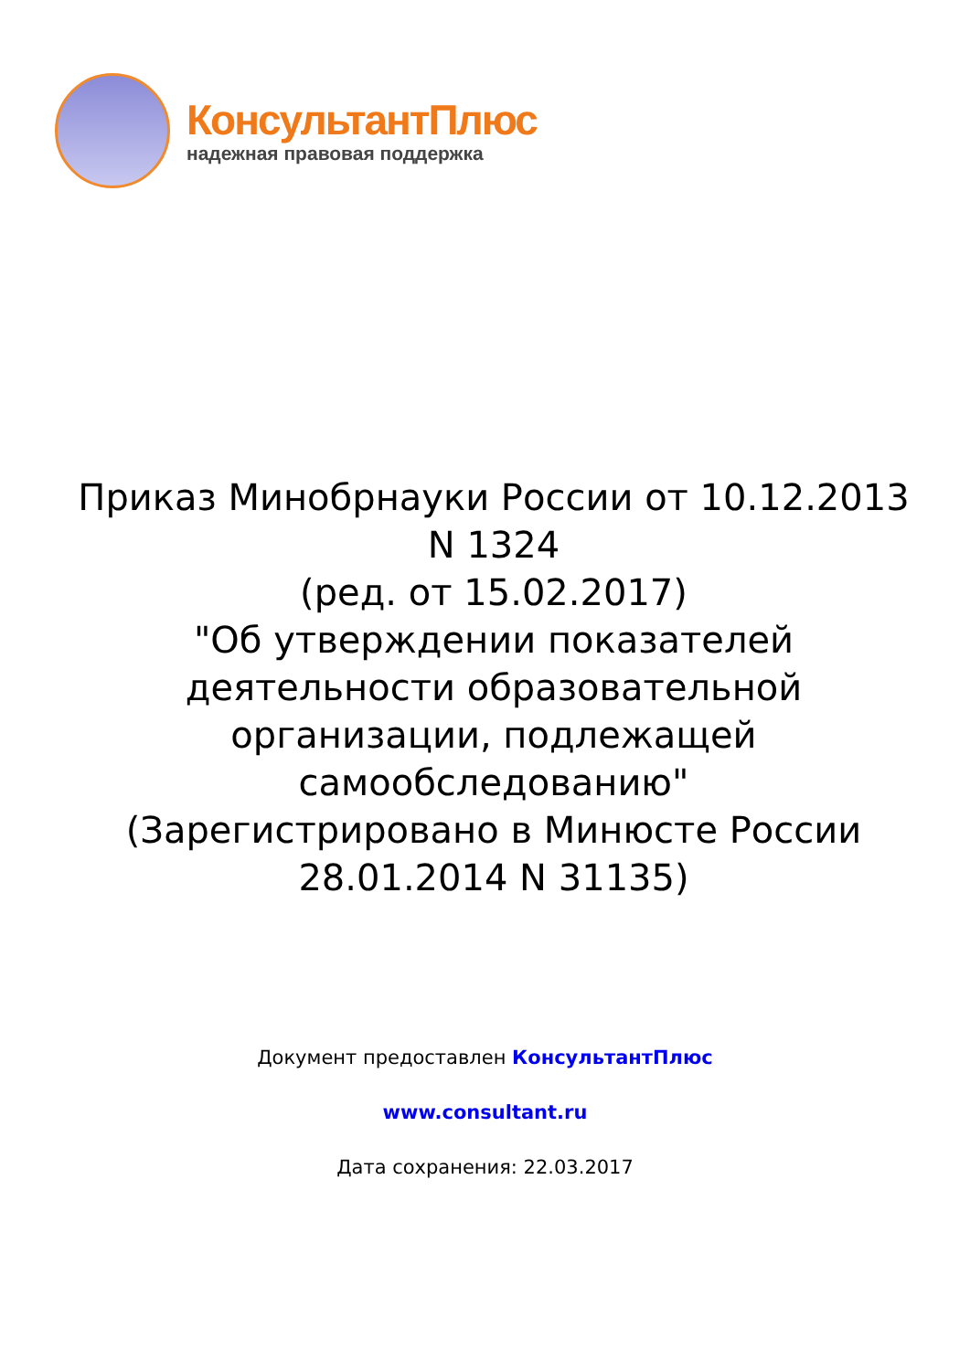КонсультантПлюс
надежная правовая поддержка
Приказ Минобрнауки России от 10.12.2013 N 1324
(ред. от 15.02.2017)
"Об утверждении показателей деятельности образовательной организации, подлежащей самообследованию"
(Зарегистрировано в Минюсте России 28.01.2014 N 31135)
Документ предоставлен КонсультантПлюс
www.consultant.ru
Дата сохранения: 22.03.2017